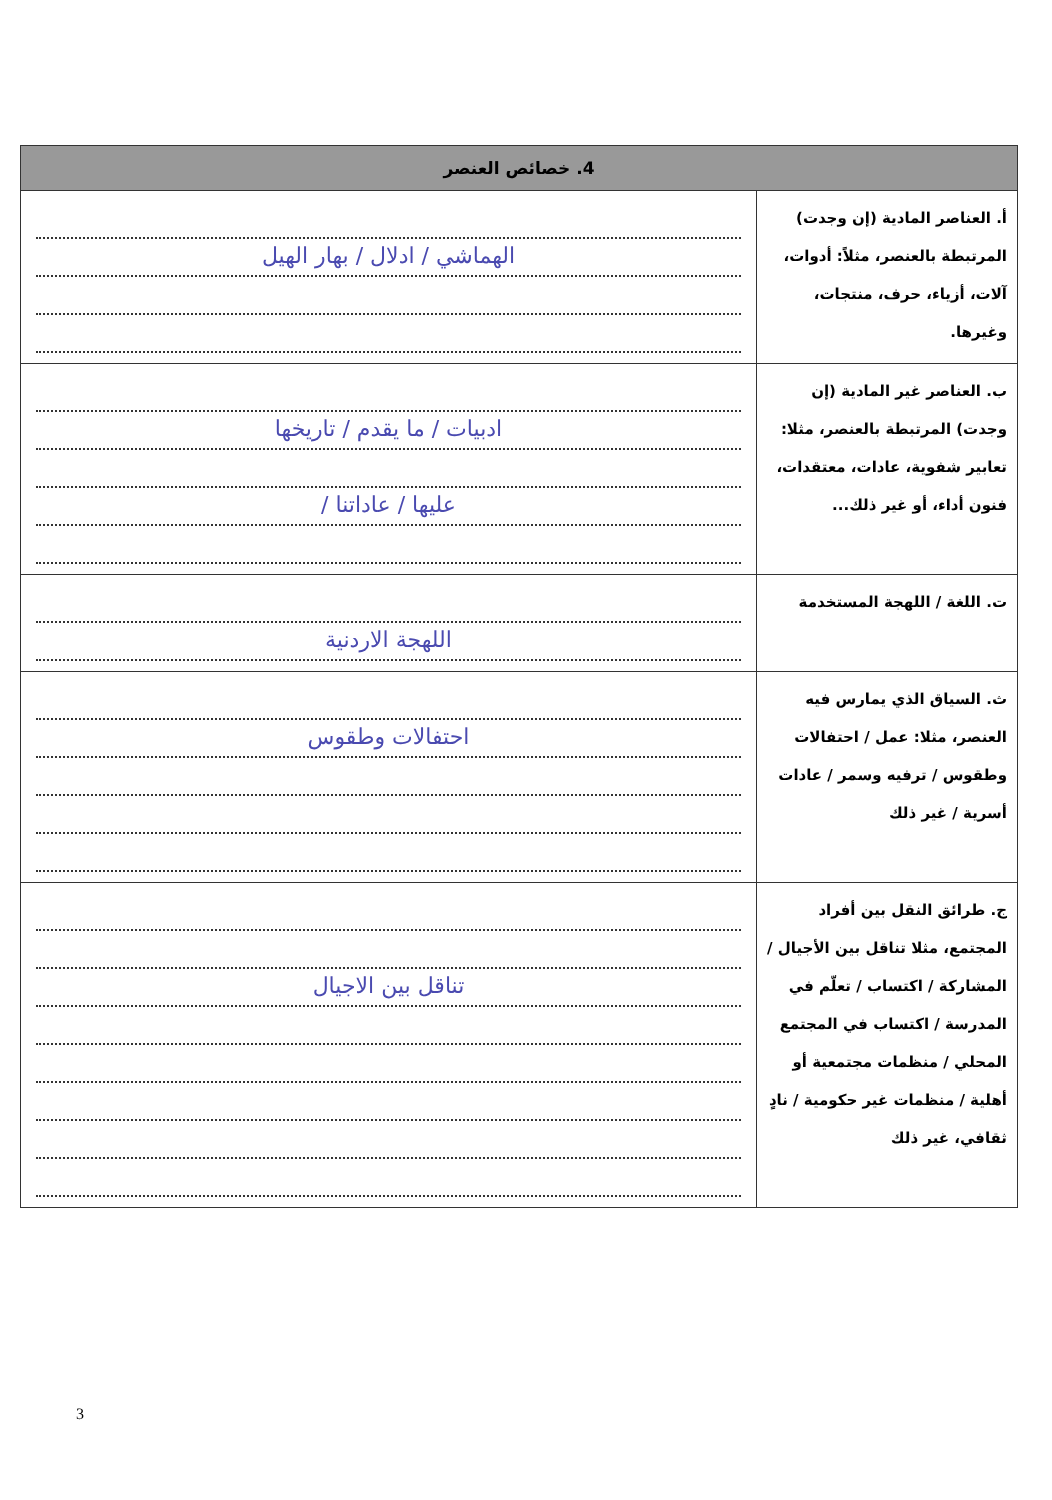| 4. خصائص العنصر | |
| --- | --- |
| أ. العناصر المادية (إن وجدت) المرتبطة بالعنصر، مثلاً: أدوات، آلات، أزياء، حرف، منتجات، وغيرها. | الهماشي / ادلال / بهار الهيل |
| ب. العناصر غير المادية (إن وجدت) المرتبطة بالعنصر، مثلا: تعابير شفوية، عادات، معتقدات، فنون أداء، أو غير ذلك... | ادبيات / ما يقدم / تاريخها عليها / عاداتنا / |
| ت. اللغة / اللهجة المستخدمة | اللهجة الاردنية |
| ث. السياق الذي يمارس فيه العنصر، مثلا: عمل / احتفالات وطقوس / ترفيه وسمر / عادات أسرية / غير ذلك | احتفالات وطقوس |
| ج. طرائق النقل بين أفراد المجتمع، مثلا تناقل بين الأجيال / المشاركة / اكتساب / تعلّم في المدرسة / اكتساب في المجتمع المحلي / منظمات مجتمعية أو أهلية / منظمات غير حكومية / نادٍ ثقافي، غير ذلك | تناقل بين الاجيال |
3